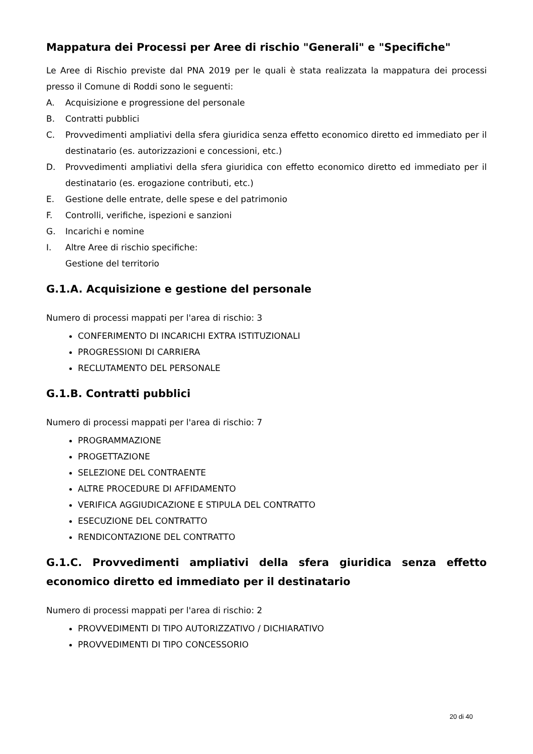Mappatura dei Processi per Aree di rischio "Generali" e "Specifiche"
Le Aree di Rischio previste dal PNA 2019 per le quali è stata realizzata la mappatura dei processi presso il Comune di Roddi sono le seguenti:
A. Acquisizione e progressione del personale
B. Contratti pubblici
C. Provvedimenti ampliativi della sfera giuridica senza effetto economico diretto ed immediato per il destinatario (es. autorizzazioni e concessioni, etc.)
D. Provvedimenti ampliativi della sfera giuridica con effetto economico diretto ed immediato per il destinatario (es. erogazione contributi, etc.)
E. Gestione delle entrate, delle spese e del patrimonio
F. Controlli, verifiche, ispezioni e sanzioni
G. Incarichi e nomine
I. Altre Aree di rischio specifiche:
Gestione del territorio
G.1.A. Acquisizione e gestione del personale
Numero di processi mappati per l'area di rischio: 3
CONFERIMENTO DI INCARICHI EXTRA ISTITUZIONALI
PROGRESSIONI DI CARRIERA
RECLUTAMENTO DEL PERSONALE
G.1.B. Contratti pubblici
Numero di processi mappati per l'area di rischio: 7
PROGRAMMAZIONE
PROGETTAZIONE
SELEZIONE DEL CONTRAENTE
ALTRE PROCEDURE DI AFFIDAMENTO
VERIFICA AGGIUDICAZIONE E STIPULA DEL CONTRATTO
ESECUZIONE DEL CONTRATTO
RENDICONTAZIONE DEL CONTRATTO
G.1.C. Provvedimenti ampliativi della sfera giuridica senza effetto economico diretto ed immediato per il destinatario
Numero di processi mappati per l'area di rischio: 2
PROVVEDIMENTI DI TIPO AUTORIZZATIVO / DICHIARATIVO
PROVVEDIMENTI DI TIPO CONCESSORIO
20 di 40